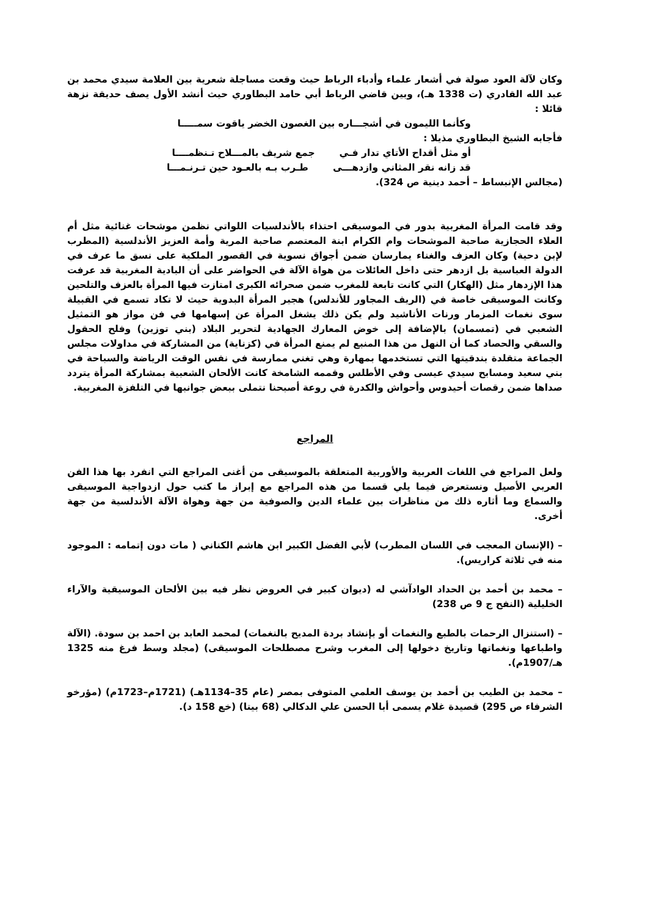وكان لآلة العود صولة في أشعار علماء وأدباء الرباط حيث وقعت مساجلة شعرية بين العلامة سيدي محمد بن عبد الله القادري (ت 1338 هـ)، وبين قاضي الرباط أبي حامد البطاوري حيث أنشد الأول يصف حديقة نزهة قائلا :
وكأنما الليمون في أشجـــاره بين الغصون الخضر ياقوت سمـــــا
فأجابه الشيخ البطاوري مذيلا :
أو مثل أقداح الأتاي تدار فـي جمع شريف بالمـــلاح تـنظمــــا
قد زانه نقر المثاني وازدهـــى طـرب بـه بالعـود حين تـرنـمـــا
(مجالس الإنبساط – أحمد دينية ص 324).
وقد قامت المرأة المغربية بدور في الموسيقى احتذاء بالأندلسيات اللواتي نظمن موشحات غنائية مثل أم العلاء الحجازية صاحبة الموشحات وام الكرام ابنة المعتصم صاحبة المرية وأمة العزيز الأندلسية (المطرب لإبن دحية) وكان العزف والغناء يمارسان ضمن أجواق نسوية في القصور الملكية على نسق ما عرف في الدولة العباسية بل ازدهر حتى داخل العائلات من هواة الآلة في الحواضر على أن البادية المغربية قد عرفت هذا الإزدهار مثل (الهكار) التي كانت تابعة للمغرب ضمن صحرائه الكبرى امتازت فيها المرأة بالعزف والتلحين وكانت الموسيقى خاصة في (الريف المجاور للأندلس) هجير المرأة البدوية حيث لا تكاد تسمع في القبيلة سوى نغمات المزمار ورنات الأناشيد ولم يكن ذلك يشغل المرأة عن إسهامها في فن مواز هو التمثيل الشعبي في (تمسمان) بالإضافة إلى خوض المعارك الجهادية لتحرير البلاد (بني توزين) وفلح الحقول والسقي والحصاد كما أن النهل من هذا المنبع لم يمنع المرأة في (كزناية) من المشاركة في مداولات مجلس الجماعة متقلدة بندقيتها التي تستخدمها بمهارة وهي تغني ممارسة في نفس الوقت الرياضة والسباحة في بني سعيد ومسابح سيدي عيسى وفي الأطلس وقممه الشامخة كانت الألحان الشعبية بمشاركة المرأة يتردد صداها ضمن رقصات أحيدوس وأحواش والكدرة في روعة أصبحنا نتملى ببعض جوانبها في التلفزة المغربية.
المراجع
ولعل المراجع في اللغات العربية والأوربية المتعلقة بالموسيقى من أغنى المراجع التي انفرد بها هذا الفن العربي الأصيل ونستعرض فيما يلي قسما من هذه المراجع مع إبراز ما كتب حول ازدواجية الموسيقى والسماع وما أثاره ذلك من مناظرات بين علماء الدين والصوفية من جهة وهواة الآلة الأندلسية من جهة أخرى.
– (الإنسان المعجب في اللسان المطرب) لأبي الفضل الكبير ابن هاشم الكناني ( مات دون إتمامه : الموجود منه في ثلاثة كراريس).
– محمد بن أحمد بن الحداد الوادآشي له (ديوان كبير في العروض نظر فيه بين الألحان الموسيقية والآراء الخليلية (النفح ج 9 ص 238)
– (استنزال الرحمات بالطبع والنغمات أو بإنشاد بردة المديح بالنغمات) لمحمد العابد بن احمد بن سودة. (الآلة واطباعها ونغماتها وتاريخ دخولها إلى المغرب وشرح مصطلحات الموسيقى) (مجلد وسط فرغ منه 1325 هـ/1907م).
– محمد بن الطيب بن أحمد بن يوسف العلمي المتوفى بمصر (عام 35–1134هـ) (1721م–1723م) (مؤرخو الشرفاء ص 295) قصيدة غلام يسمى أبا الحسن علي الدكالي (68 بيتا) (خع 158 د).